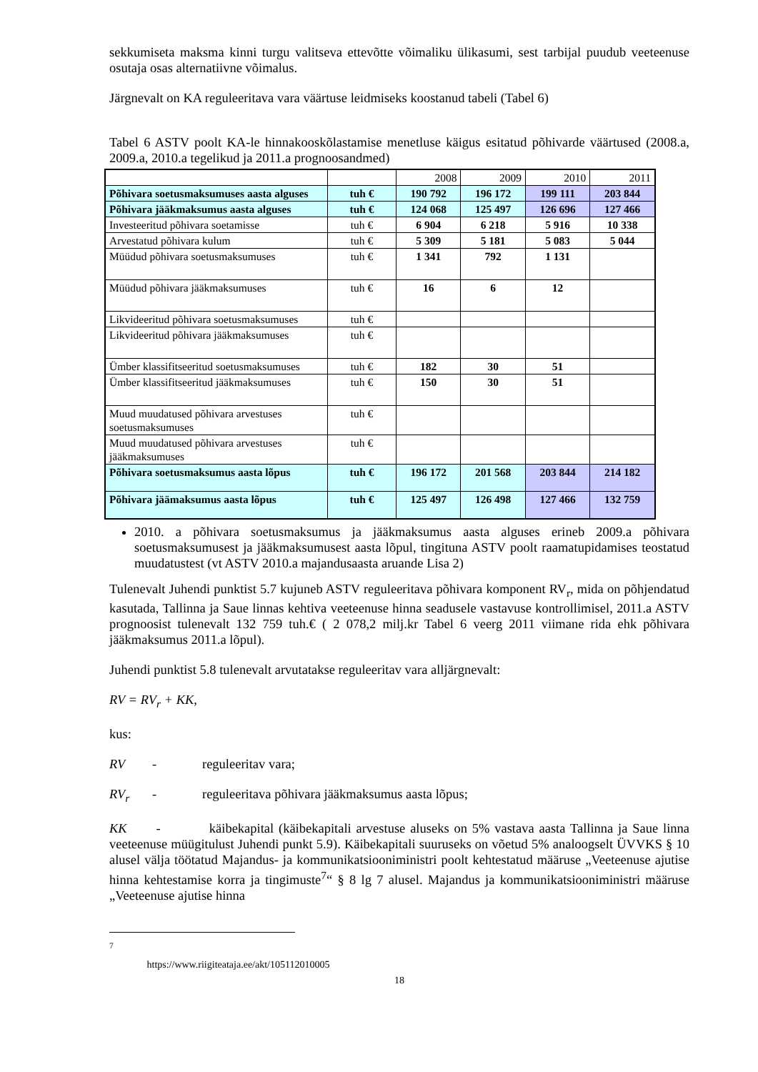sekkumiseta maksma kinni turgu valitseva ettevõtte võimaliku ülikasumi, sest tarbijal puudub veeteenuse osutaja osas alternatiivne võimalus.
Järgnevalt on KA reguleeritava vara väärtuse leidmiseks koostanud tabeli (Tabel 6)
Tabel 6 ASTV poolt KA-le hinnakooskõlastamise menetluse käigus esitatud põhivarde väärtused (2008.a, 2009.a, 2010.a tegelikud ja 2011.a prognoosandmed)
| | | 2008 | 2009 | 2010 | 2011 |
| Põhivara soetusmaksumuses aasta alguses | tuh € | 190 792 | 196 172 | 199 111 | 203 844 |
| Põhivara jääkmaksumus aasta alguses | tuh € | 124 068 | 125 497 | 126 696 | 127 466 |
| Investeeritud põhivara soetamisse | tuh € | 6 904 | 6 218 | 5 916 | 10 338 |
| Arvestatud põhivara kulum | tuh € | 5 309 | 5 181 | 5 083 | 5 044 |
| Müüdud põhivara soetusmaksumuses | tuh € | 1 341 | 792 | 1 131 | |
| Müüdud põhivara jääkmaksumuses | tuh € | 16 | 6 | 12 | |
| Likvideeritud põhivara soetusmaksumuses | tuh € | | | | |
| Likvideeritud põhivara jääkmaksumuses | tuh € | | | | |
| Ümber klassifitseeritud soetusmaksumuses | tuh € | 182 | 30 | 51 | |
| Ümber klassifitseeritud jääkmaksumuses | tuh € | 150 | 30 | 51 | |
| Muud muudatused põhivara arvestuses soetusmaksumuses | tuh € | | | | |
| Muud muudatused põhivara arvestuses jääkmaksumuses | tuh € | | | | |
| Põhivara soetusmaksumus aasta lõpus | tuh € | 196 172 | 201 568 | 203 844 | 214 182 |
| Põhivara jäämaksumus aasta lõpus | tuh € | 125 497 | 126 498 | 127 466 | 132 759 |
2010. a põhivara soetusmaksumus ja jääkmaksumus aasta alguses erineb 2009.a põhivara soetusmaksumusest ja jääkmaksumusest aasta lõpul, tingituna ASTV poolt raamatupidamises teostatud muudatustest (vt ASTV 2010.a majandusaasta aruande Lisa 2)
Tulenevalt Juhendi punktist 5.7 kujuneb ASTV reguleeritava põhivara komponent RV<sub>r</sub>, mida on põhjendatud kasutada, Tallinna ja Saue linnas kehtiva veeteenuse hinna seadusele vastavuse kontrollimisel, 2011.a ASTV prognoosist tulenevalt 132 759 tuh.€ ( 2 078,2 milj.kr Tabel 6 veerg 2011 viimane rida ehk põhivara jääkmaksumus 2011.a lõpul).
Juhendi punktist 5.8 tulenevalt arvutatakse reguleeritav vara alljärgnevalt:
RV = RV<sub>r</sub> + KK,
kus:
RV - reguleeritav vara;
RV<sub>r</sub> - reguleeritava põhivara jääkmaksumus aasta lõpus;
KK - käibekapital (käibekapitali arvestuse aluseks on 5% vastava aasta Tallinna ja Saue linna veeteenuse müügitulust Juhendi punkt 5.9). Käibekapitali suuruseks on võetud 5% analoogselt ÜVVKS § 10 alusel välja töötatud Majandus- ja kommunikatsiooniministri poolt kehtestatud määruse „Veeteenuse ajutise hinna kehtestamise korra ja tingimuste<sup>7</sup>“ § 8 lg 7 alusel. Majandus ja kommunikatsiooniministri määruse „Veeteenuse ajutise hinna
<sup>7</sup> https://www.riigiteataja.ee/akt/105112010005
18